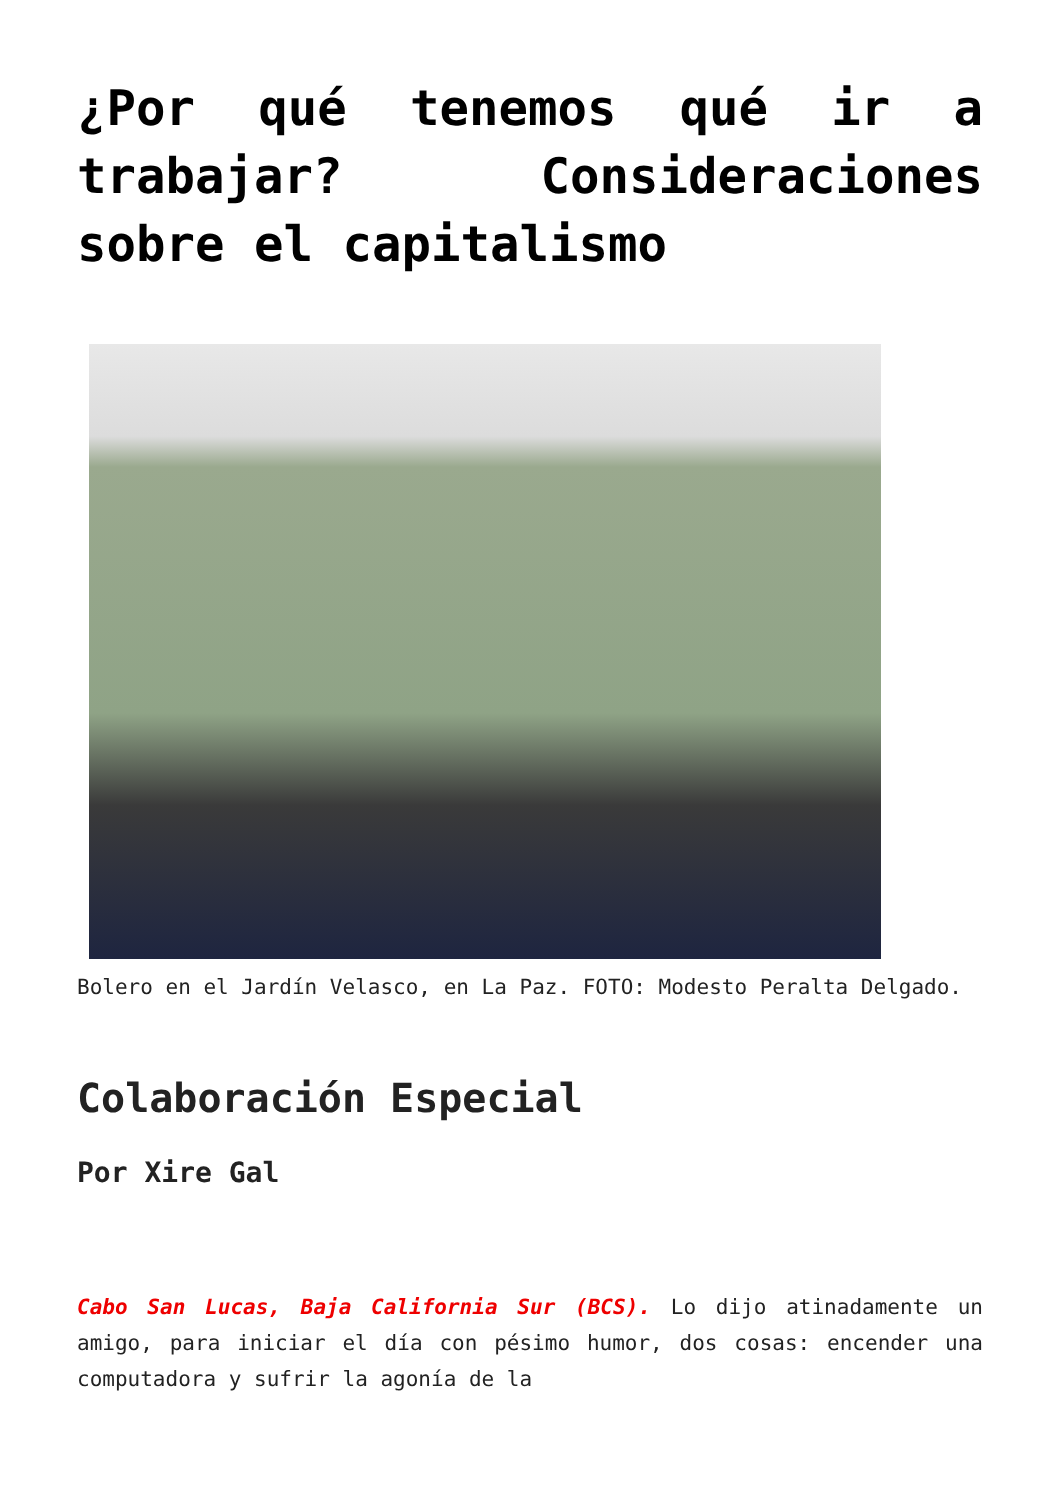¿Por qué tenemos qué ir a trabajar? Consideraciones sobre el capitalismo
Bolero en el Jardín Velasco, en La Paz. FOTO: Modesto Peralta Delgado.
Colaboración Especial
Por Xire Gal
Cabo San Lucas, Baja California Sur (BCS). Lo dijo atinadamente un amigo, para iniciar el día con pésimo humor, dos cosas: encender una computadora y sufrir la agonía de la